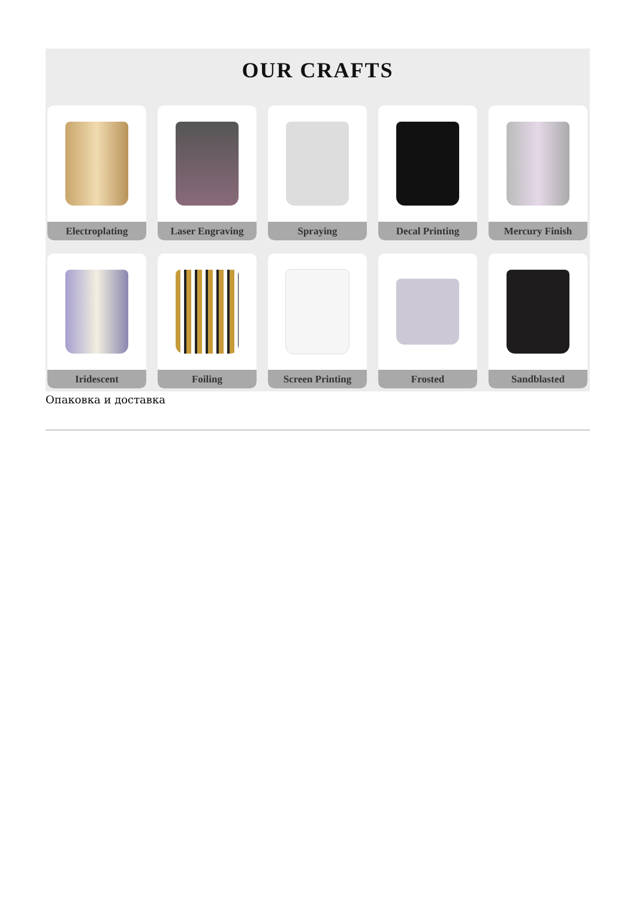OUR CRAFTS
Electroplating
Laser Engraving
Spraying
Decal Printing
Mercury Finish
Iridescent
Foiling
Screen Printing
Frosted
Sandblasted
Опаковка и доставка